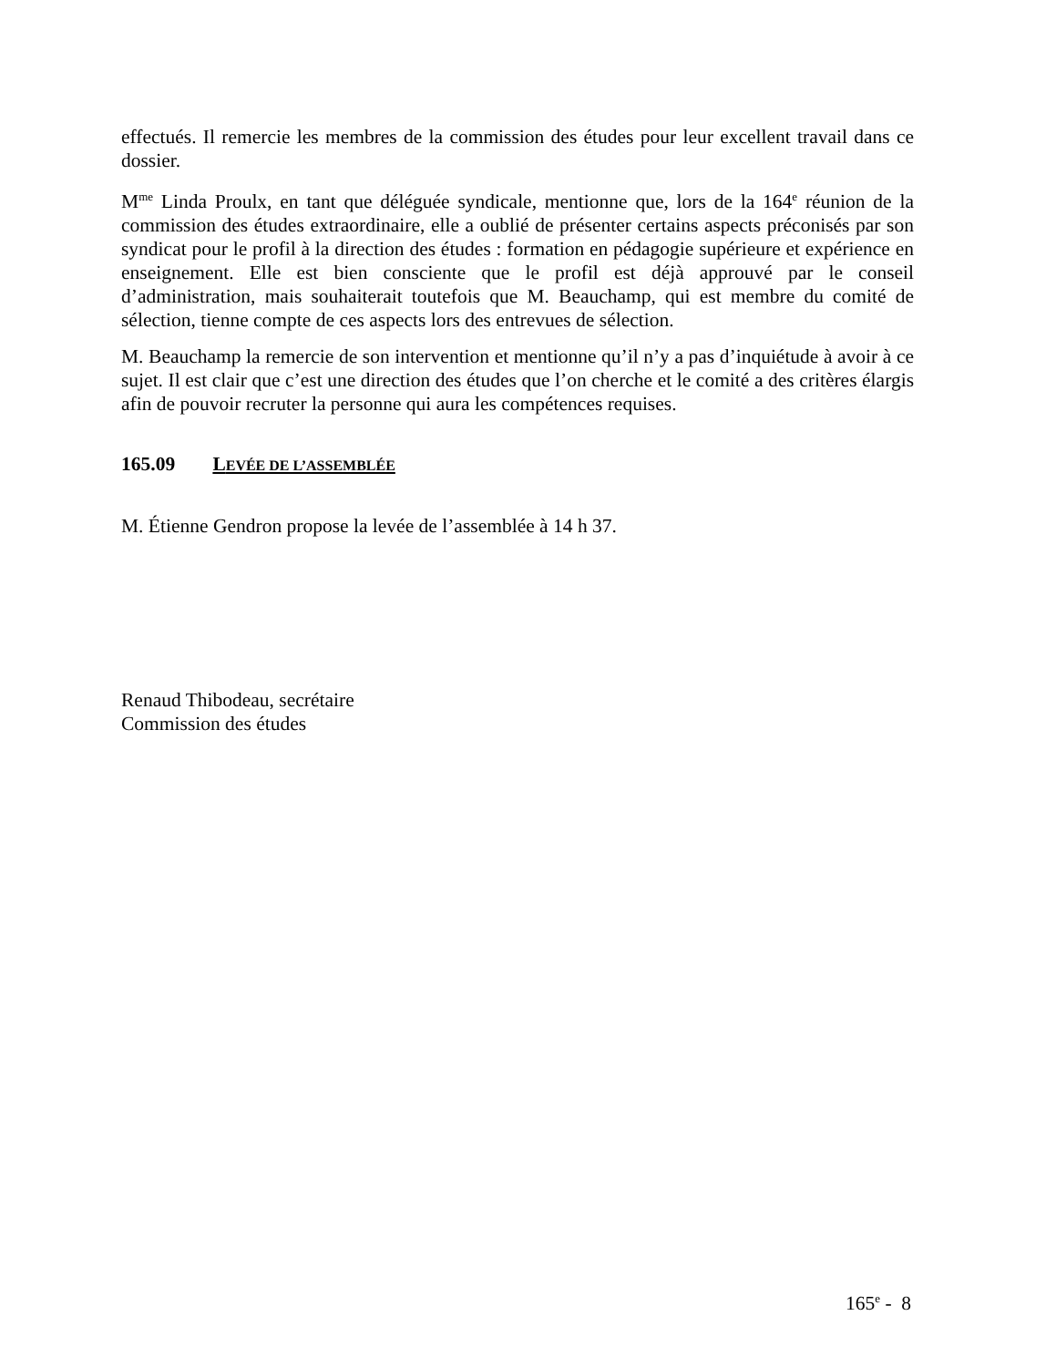effectués. Il remercie les membres de la commission des études pour leur excellent travail dans ce dossier.
M<sup>me</sup> Linda Proulx, en tant que déléguée syndicale, mentionne que, lors de la 164<sup>e</sup> réunion de la commission des études extraordinaire, elle a oublié de présenter certains aspects préconisés par son syndicat pour le profil à la direction des études : formation en pédagogie supérieure et expérience en enseignement. Elle est bien consciente que le profil est déjà approuvé par le conseil d’administration, mais souhaiterait toutefois que M. Beauchamp, qui est membre du comité de sélection, tienne compte de ces aspects lors des entrevues de sélection.
M. Beauchamp la remercie de son intervention et mentionne qu’il n’y a pas d’inquiétude à avoir à ce sujet. Il est clair que c’est une direction des études que l’on cherche et le comité a des critères élargis afin de pouvoir recruter la personne qui aura les compétences requises.
165.09 LEVÉE DE L’ASSEMBLÉE
M. Étienne Gendron propose la levée de l’assemblée à 14 h 37.
Renaud Thibodeau, secrétaire
Commission des études
165<sup>e</sup> - 8